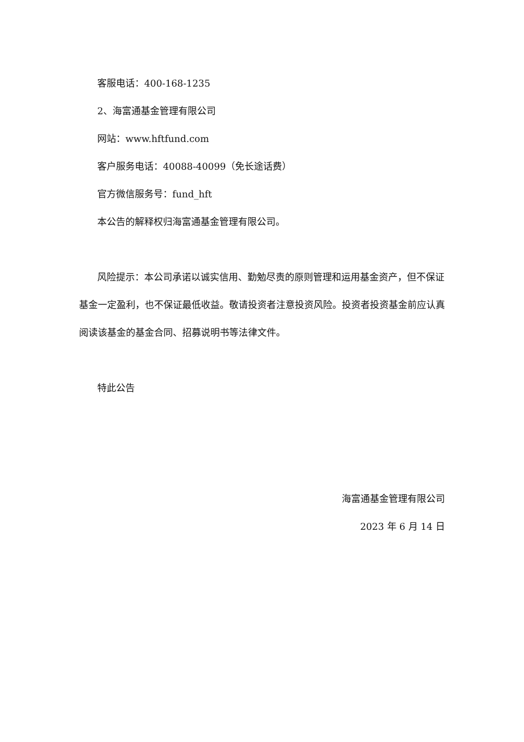客服电话：400-168-1235
2、海富通基金管理有限公司
网站：www.hftfund.com
客户服务电话：40088-40099（免长途话费）
官方微信服务号：fund_hft
本公告的解释权归海富通基金管理有限公司。
风险提示：本公司承诺以诚实信用、勤勉尽责的原则管理和运用基金资产，但不保证基金一定盈利，也不保证最低收益。敬请投资者注意投资风险。投资者投资基金前应认真阅读该基金的基金合同、招募说明书等法律文件。
特此公告
海富通基金管理有限公司
2023 年 6 月 14 日